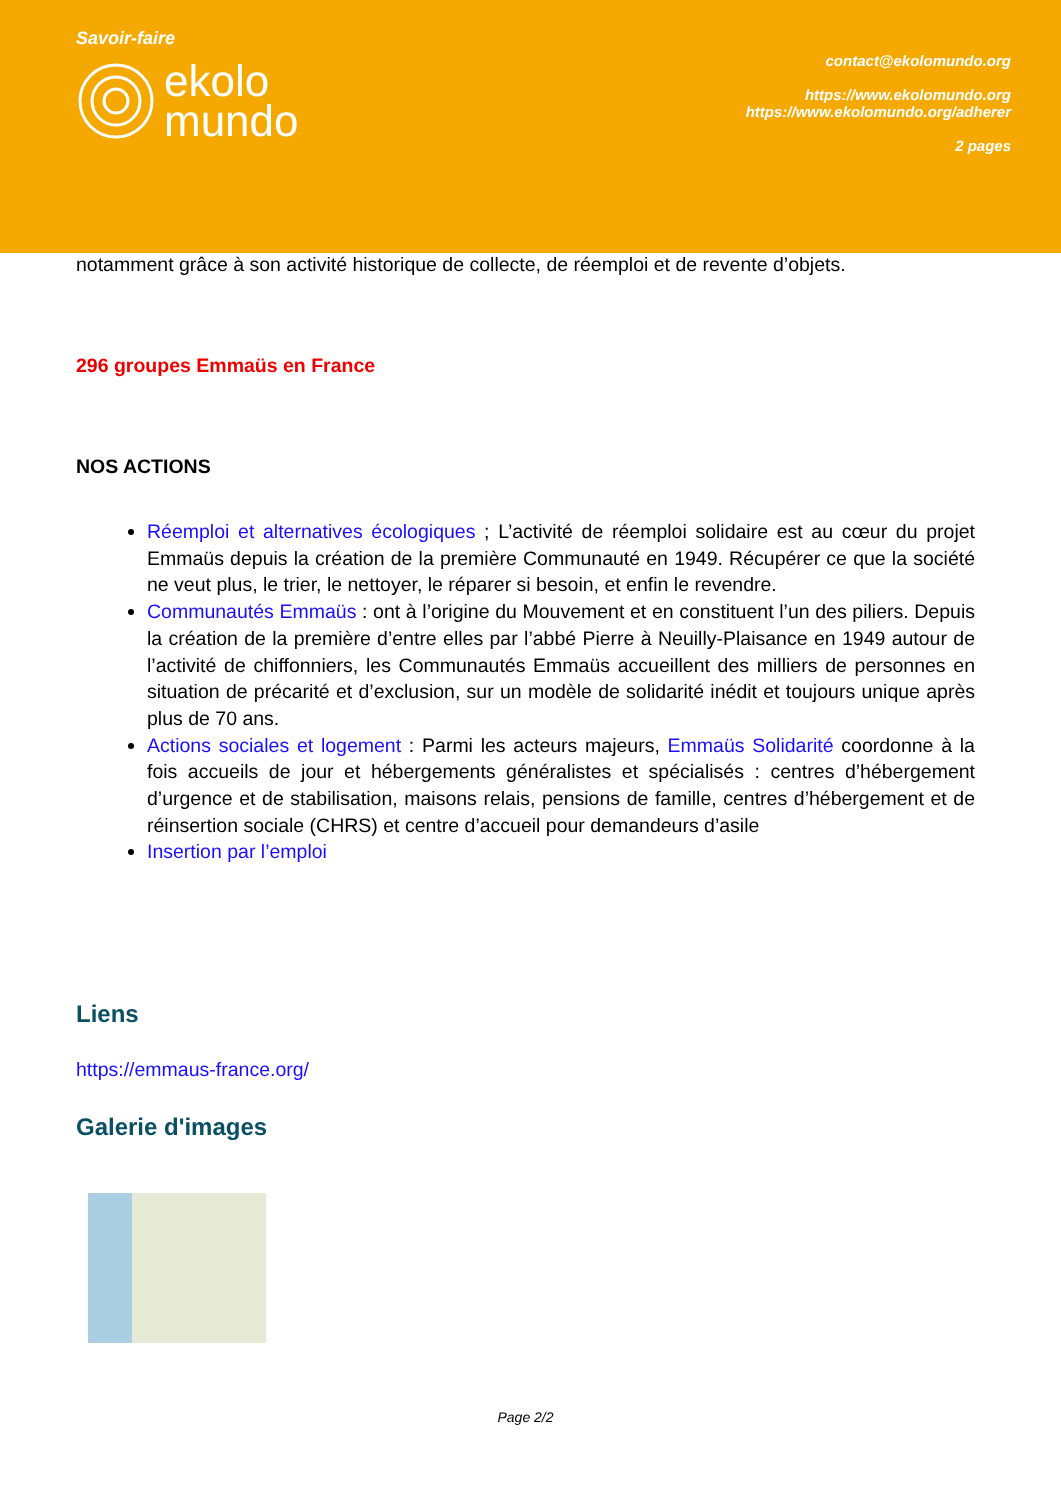Savoir-faire
ekolo
mundo
contact@ekolomundo.org
https://www.ekolomundo.org
https://www.ekolomundo.org/adherer
2 pages
notamment grâce à son activité historique de collecte, de réemploi et de revente d’objets.
296 groupes Emmaüs en France
NOS ACTIONS
Réemploi et alternatives écologiques ; L’activité de réemploi solidaire est au cœur du projet Emmaüs depuis la création de la première Communauté en 1949. Récupérer ce que la société ne veut plus, le trier, le nettoyer, le réparer si besoin, et enfin le revendre.
Communautés Emmaüs : ont à l’origine du Mouvement et en constituent l’un des piliers. Depuis la création de la première d’entre elles par l’abbé Pierre à Neuilly-Plaisance en 1949 autour de l’activité de chiffonniers, les Communautés Emmaüs accueillent des milliers de personnes en situation de précarité et d’exclusion, sur un modèle de solidarité inédit et toujours unique après plus de 70 ans.
Actions sociales et logement : Parmi les acteurs majeurs, Emmaüs Solidarité coordonne à la fois accueils de jour et hébergements généralistes et spécialisés : centres d’hébergement d’urgence et de stabilisation, maisons relais, pensions de famille, centres d’hébergement et de réinsertion sociale (CHRS) et centre d’accueil pour demandeurs d’asile
Insertion par l’emploi
Liens
https://emmaus-france.org/
Galerie d'images
Page 2/2